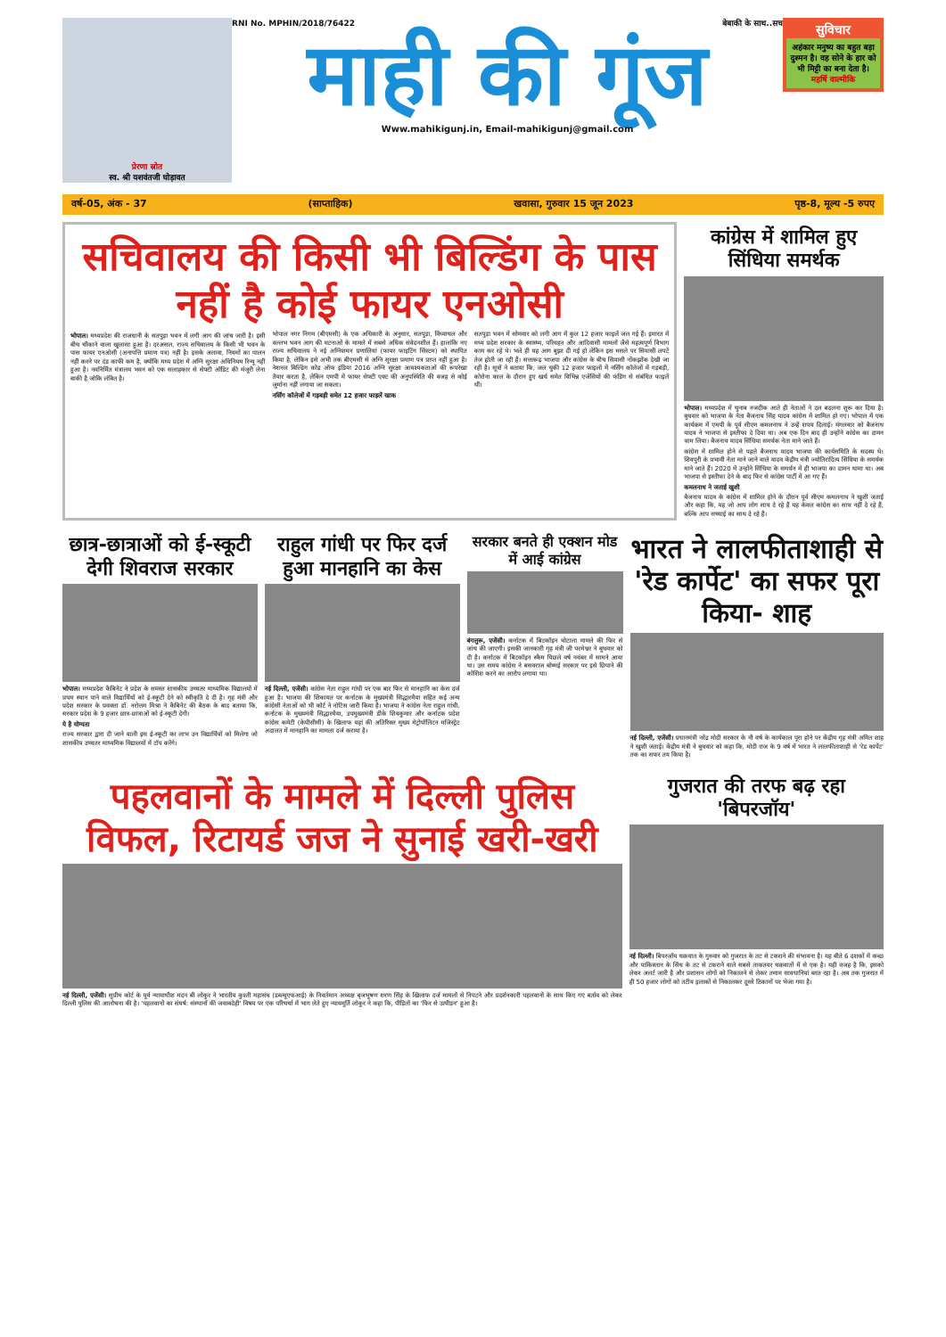प्रेरणा स्रोत
स्व. श्री यशवंतजी घोड़ावत
RNI No. MPHIN/2018/76422 बेबाकी के साथ..सच
माही की गूंज
Www.mahikigunj.in, Email-mahikigunj@gmail.com
सुविचार
अहंकार मनुष्य का बहुत बड़ा दुश्मन है। वह सोने के हार को भी मिट्टी का बना देता है।
महर्षि वाल्मीकि
वर्ष-05, अंक - 37 (साप्ताहिक) खवासा, गुरुवार 15 जून 2023 पृष्ठ-8, मूल्य -5 रुपए
सचिवालय की किसी भी बिल्डिंग के पास नहीं है कोई फायर एनओसी
भोपाल। मध्यप्रदेश की राजधानी के सतपुड़ा भवन में लगी आग की जांच जारी है। इसी बीच चौंकाने वाला खुलासा हुआ है। दरअसल, राज्य सचिवालय के किसी भी भवन के पास फायर एनओसी (अनापत्ति प्रमाण पत्र) नहीं है। इसके अलावा, नियमों का पालन नहीं करने पर दंड काफी कम है, क्योंकि मध्य प्रदेश में अग्नि सुरक्षा अधिनियम रिन्यू नहीं हुआ है। नवनिर्मित मंत्रालय भवन को एक सलाहकार से सेफ्टी ऑडिट की मंजूरी लेना बाकी है जोकि लंबित है।
भोपाल नगर निगम (बीएमसी) के एक अधिकारी के अनुसार, सतपुड़ा, विंध्याचल और वल्लभ भवन आग की घटनाओं के मामले में सबसे अधिक संवेदनशील हैं। हालांकि नए राज्य सचिवालय ने नई अग्निशमन प्रणालियां (फायर फाइटिंग सिस्टम) को स्थापित किया है, लेकिन इसे अभी तक बीएमसी से अग्नि सुरक्षा प्रमाण पत्र प्राप्त नहीं हुआ है। नेशनल बिल्डिंग कोड ऑफ इंडिया 2016 अग्नि सुरक्षा आवश्यकताओं की रूपरेखा तैयार करता है, लेकिन एमपी में फायर सेफ्टी एक्ट की अनुपस्थिति की वजह से कोई जुर्माना नहीं लगाया जा सकता।
नर्सिंग कॉलेजों में गड़बड़ी समेत 12 हजार फाइलें खाक
सतपुड़ा भवन में सोमवार को लगी आग में कुल 12 हजार फाइलें जल गई हैं। इमारत में मध्य प्रदेश सरकार के स्वास्थ्य, परिवहन और आदिवासी मामलों जैसे महत्वपूर्ण विभाग काम कर रहे थे। भले ही यह आग बुझा दी गई हो लेकिन इस मसले पर सियासी लपटें तेज होती जा रही हैं। सत्तारूढ़ भाजपा और कांग्रेस के बीच सियासी नोंकझोंक देखी जा रही है। सूत्रों ने बताया कि, जल चुकी 12 हजार फाइलों में नर्सिंग कॉलेजों में गड़बड़ी, कोरोना काल के दौरान हुए खर्च समेत विभिन्न एजेंसियों की फंडिंग से संबंधित फाइलें थीं।
कांग्रेस में शामिल हुए सिंधिया समर्थक
भोपाल। मध्यप्रदेश में चुनाव नजदीक आते ही नेताओं ने दल बदलना शुरू कर दिया है। बुधवार को भाजपा के नेता बैजनाथ सिंह यादव कांग्रेस में शामिल हो गए। भोपाल में एक कार्यक्रम में एमपी के पूर्व सीएम कमलनाथ ने उन्हें शपथ दिलाई। मंगलवार को बैजनाथ यादव ने भाजपा से इस्तीफा दे दिया था। अब एक दिन बाद ही उन्होंने कांग्रेस का दामन थाम लिया। बैजनाथ यादव सिंधिया समर्थक नेता माने जाते हैं।
कांग्रेस में शामिल होने से पहले बैजनाथ यादव भाजपा की कार्यसमिति के सदस्य थे। शिवपुरी के प्रभावी नेता माने जाने वाले यादव केंद्रीय मंत्री ज्योतिरादित्य सिंधिया के समर्थक माने जाते हैं। 2020 में उन्होंने सिंधिया के समर्थन में ही भाजपा का दामन थामा था। अब भाजपा से इस्तीफा देने के बाद फिर से कांग्रेस पार्टी में आ गए हैं।
कमलनाथ ने जताई खुशी
बैजनाथ यादव के कांग्रेस में शामिल होने के दौरान पूर्व सीएम कमलनाथ ने खुशी जताई और कहा कि, यह जो आप लोग साथ दे रहे हैं यह केवल कांग्रेस का साथ नहीं दे रहे हैं, बल्कि आप सच्चाई का साथ दे रहे हैं।
छात्र-छात्राओं को ई-स्कूटी देगी शिवराज सरकार
भोपाल। मध्यप्रदेश कैबिनेट ने प्रदेश के समस्त शासकीय उच्चतर माध्यमिक विद्यालयों में प्रथम स्थान पाने वाले विद्यार्थियों को ई-स्कूटी देने को स्वीकृति दे दी है। गृह मंत्री और प्रदेश सरकार के प्रवक्ता डॉ. नरोत्तम मिश्रा ने कैबिनेट की बैठक के बाद बताया कि, सरकार प्रदेश के 9 हजार छात्र-छात्राओं को ई-स्कूटी देगी।
ये है योग्यता
राज्य सरकार द्वारा दी जाने वाली इस ई-स्कूटी का लाभ उन विद्यार्थियों को मिलेगा जो शासकीय उच्चतर माध्यमिक विद्यालयों में टॉप करेंगे।
राहुल गांधी पर फिर दर्ज हुआ मानहानि का केस
नई दिल्ली, एजेंसी। कांग्रेस नेता राहुल गांधी पर एक बार फिर से मानहानि का केस दर्ज हुआ है। भाजपा की शिकायत पर कर्नाटक के मुख्यमंत्री सिद्धारमैया सहित कई अन्य कांग्रेसी नेताओं को भी कोर्ट ने नोटिस जारी किया है। भाजपा ने कांग्रेस नेता राहुल गांधी, कर्नाटक के मुख्यमंत्री सिद्धारमैया, उपमुख्यमंत्री डीके शिवकुमार और कर्नाटक प्रदेश कांग्रेस कमेटी (केपीसीसी) के खिलाफ यहां की अतिरिक्त मुख्य मेट्रोपॉलिटन मजिस्ट्रेट अदालत में मानहानि का मामला दर्ज कराया है।
सरकार बनते ही एक्शन मोड में आई कांग्रेस
बंगलुरू, एजेंसी। कर्नाटक में बिटकॉइन घोटाला मामले की फिर से जांच की जाएगी। इसकी जानकारी गृह मंत्री जी परमेश्वर ने बुधवार को दी है। कर्नाटक में बिटकॉइन स्कैम पिछले वर्ष नवंबर में सामने आया था। उस समय कांग्रेस ने बसवराज बोम्मई सरकार पर इसे छिपाने की कोशिश करने का आरोप लगाया था।
भारत ने लालफीताशाही से 'रेड कार्पेट' का सफर पूरा किया- शाह
नई दिल्ली, एजेंसी। प्रधानमंत्री नरेंद्र मोदी सरकार के नौ वर्ष के कार्यकाल पूरा होने पर केंद्रीय गृह मंत्री अमित शाह ने खुशी जताई। केंद्रीय मंत्री ने बुधवार को कहा कि, मोदी राज के 9 वर्ष में भारत ने लालफीताशाही से 'रेड कार्पेट' तक का सफर तय किया है।
पहलवानों के मामले में दिल्ली पुलिस विफल, रिटायर्ड जज ने सुनाई खरी-खरी
नई दिल्ली, एजेंसी। सुप्रीम कोर्ट के पूर्व न्यायाधीश मदन बी लोकुर ने भारतीय कुश्ती महासंघ (डब्ल्यूएफआई) के निवर्तमान अध्यक्ष बृजभूषण शरण सिंह के खिलाफ दर्ज मामलों से निपटने और प्रदर्शनकारी पहलवानों के साथ किए गए बर्ताव को लेकर दिल्ली पुलिस की आलोचना की है। 'पहलवानों का संघर्ष: संस्थानों की जवाबदेही' विषय पर एक परिचर्चा में भाग लेते हुए न्यायमूर्ति लोकुर ने कहा कि, पीड़ितों का 'फिर से उत्पीड़न' हुआ है।
गुजरात की तरफ बढ़ रहा 'बिपरजॉय'
नई दिल्ली। बिपरजॉय चक्रवात के गुरुवार को गुजरात के तट से टकराने की संभावना है। यह बीते 6 दशकों में कच्छ और पाकिस्तान के सिंध के तट से टकराने वाले सबसे ताकतवर चक्रवातों में से एक है। यही वजह है कि, इसको लेकर अलर्ट जारी है और प्रशासन लोगों को निकालने से लेकर तमाम सावधानियां बरत रहा है। अब तक गुजरात में ही 50 हजार लोगों को तटीय इलाकों से निकालकर दूसरे ठिकानों पर भेजा गया है।